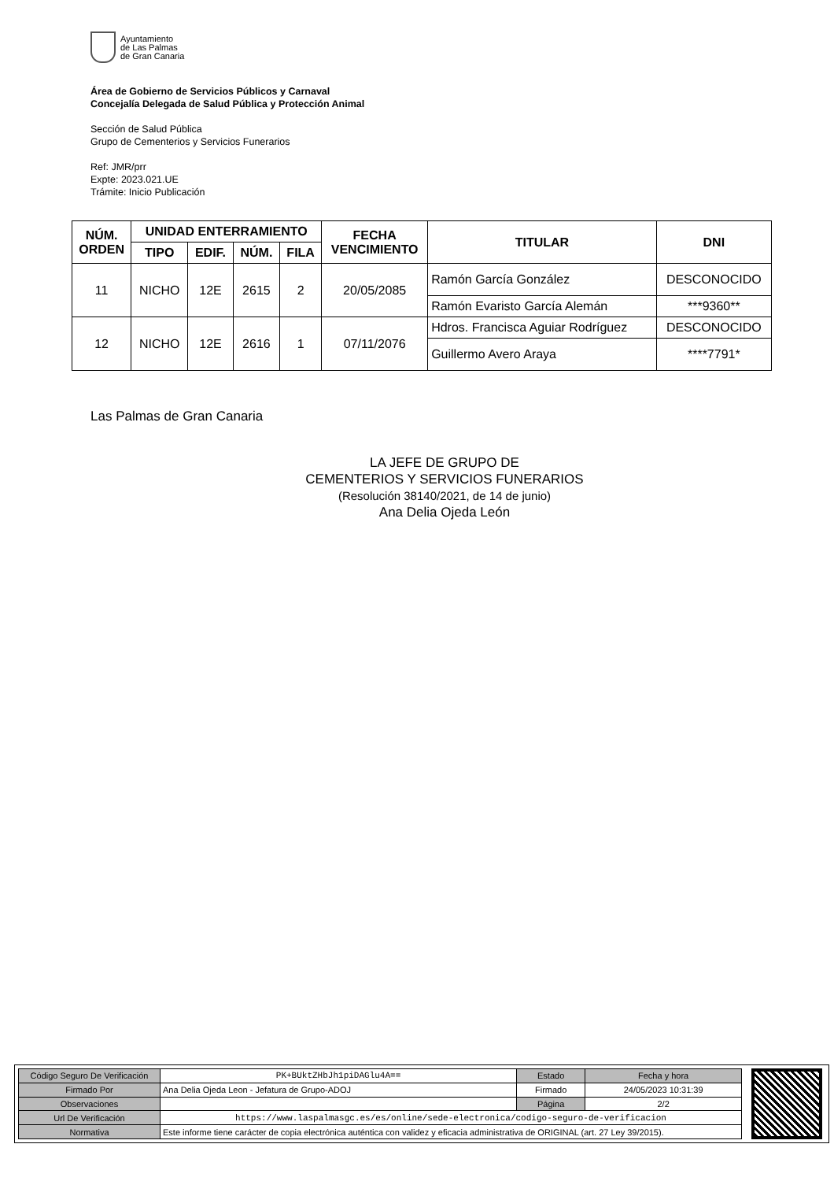Ayuntamiento
de Las Palmas
de Gran Canaria
Área de Gobierno de Servicios Públicos y Carnaval
Concejalía Delegada de Salud Pública y Protección Animal
Sección de Salud Pública
Grupo de Cementerios y Servicios Funerarios
Ref: JMR/prr
Expte: 2023.021.UE
Trámite: Inicio Publicación
| NÚM. ORDEN | UNIDAD ENTERRAMIENTO | | | | FECHA VENCIMIENTO | TITULAR | DNI |
| --- | --- | --- | --- | --- | --- | --- | --- |
| | TIPO | EDIF. | NÚM. | FILA | | | |
| 11 | NICHO | 12E | 2615 | 2 | 20/05/2085 | Ramón García González | DESCONOCIDO |
| | | | | | | Ramón Evaristo García Alemán | ***9360** |
| 12 | NICHO | 12E | 2616 | 1 | 07/11/2076 | Hdros. Francisca Aguiar Rodríguez | DESCONOCIDO |
| | | | | | | Guillermo Avero Araya | ****7791* |
Las Palmas de Gran Canaria
LA JEFE DE GRUPO DE
CEMENTERIOS Y SERVICIOS FUNERARIOS
(Resolución 38140/2021, de 14 de junio)
Ana Delia Ojeda León
| Código Seguro De Verificación | PK+BUktZHbJh1piDAGlu4A== | Estado | Fecha y hora |
| Firmado Por | Ana Delia Ojeda Leon - Jefatura de Grupo-ADOJ | Firmado | 24/05/2023 10:31:39 |
| Observaciones | | Página | 2/2 |
| Url De Verificación | https://www.laspalmasgc.es/es/online/sede-electronica/codigo-seguro-de-verificacion | | |
| Normativa | Este informe tiene carácter de copia electrónica auténtica con validez y eficacia administrativa de ORIGINAL (art. 27 Ley 39/2015). | | |